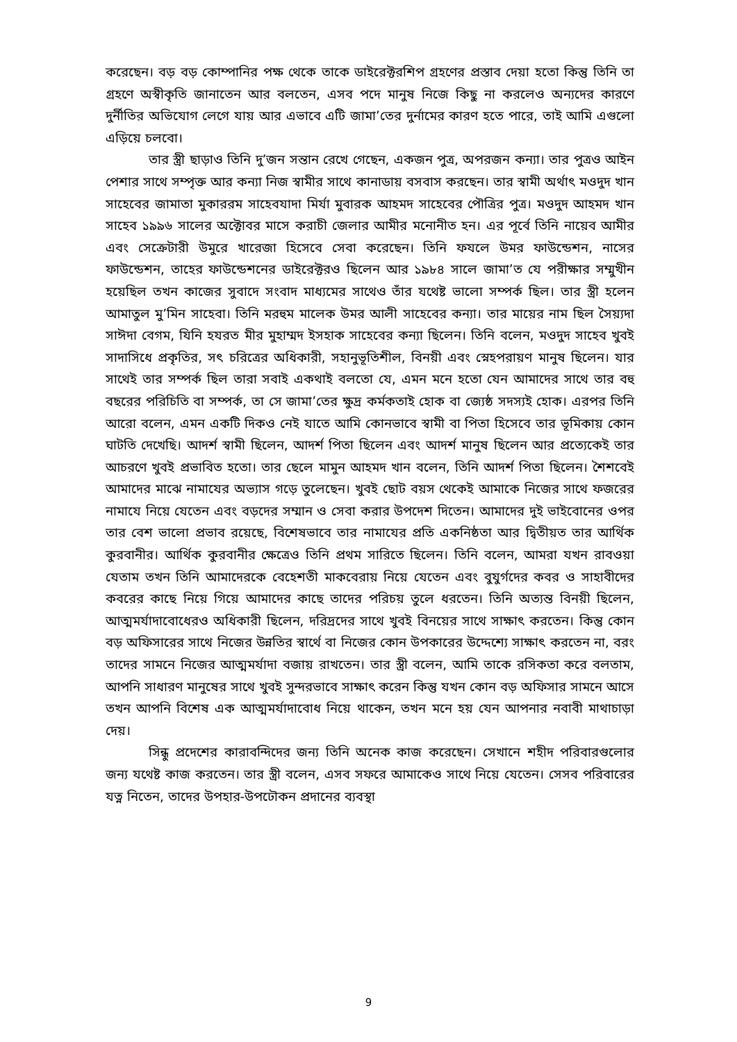করেছেন। বড় বড় কোম্পানির পক্ষ থেকে তাকে ডাইরেক্টরশিপ গ্রহণের প্রস্তাব দেয়া হতো কিন্তু তিনি তা গ্রহণে অস্বীকৃতি জানাতেন আর বলতেন, এসব পদে মানুষ নিজে কিছু না করলেও অন্যদের কারণে দুর্নীতির অভিযোগ লেগে যায় আর এভাবে এটি জামা’তের দুর্নামের কারণ হতে পারে, তাই আমি এগুলো এড়িয়ে চলবো।
তার স্ত্রী ছাড়াও তিনি দু’জন সন্তান রেখে গেছেন, একজন পুত্র, অপরজন কন্যা। তার পুত্রও আইন পেশার সাথে সম্পৃক্ত আর কন্যা নিজ স্বামীর সাথে কানাডায় বসবাস করছেন। তার স্বামী অর্থাৎ মওদুদ খান সাহেবের জামাতা মুকাররম সাহেবযাদা মির্যা মুবারক আহমদ সাহেবের পৌত্রির পুত্র। মওদুদ আহমদ খান সাহেব ১৯৯৬ সালের অক্টোবর মাসে করাচী জেলার আমীর মনোনীত হন। এর পূর্বে তিনি নায়েব আমীর এবং সেক্রেটারী উমুরে খারেজা হিসেবে সেবা করেছেন। তিনি ফযলে উমর ফাউন্ডেশন, নাসের ফাউন্ডেশন, তাহের ফাউন্ডেশনের ডাইরেক্টরও ছিলেন আর ১৯৮৪ সালে জামা’ত যে পরীক্ষার সম্মুখীন হয়েছিল তখন কাজের সুবাদে সংবাদ মাধ্যমের সাথেও তাঁর যথেষ্ট ভালো সম্পর্ক ছিল। তার স্ত্রী হলেন আমাতুল মু’মিন সাহেবা। তিনি মরহুম মালেক উমর আলী সাহেবের কন্যা। তার মায়ের নাম ছিল সৈয়্যদা সাঈদা বেগম, যিনি হযরত মীর মুহাম্মদ ইসহাক সাহেবের কন্যা ছিলেন। তিনি বলেন, মওদুদ সাহেব খুবই সাদাসিধে প্রকৃতির, সৎ চরিত্রের অধিকারী, সহানুভূতিশীল, বিনয়ী এবং স্নেহপরায়ণ মানুষ ছিলেন। যার সাথেই তার সম্পর্ক ছিল তারা সবাই একথাই বলতো যে, এমন মনে হতো যেন আমাদের সাথে তার বহু বছরের পরিচিতি বা সম্পর্ক, তা সে জামা’তের ক্ষুদ্র কর্মকতাই হোক বা জ্যেষ্ঠ সদস্যই হোক। এরপর তিনি আরো বলেন, এমন একটি দিকও নেই যাতে আমি কোনভাবে স্বামী বা পিতা হিসেবে তার ভূমিকায় কোন ঘাটতি দেখেছি। আদর্শ স্বামী ছিলেন, আদর্শ পিতা ছিলেন এবং আদর্শ মানুষ ছিলেন আর প্রত্যেকেই তার আচরণে খুবই প্রভাবিত হতো। তার ছেলে মামুন আহমদ খান বলেন, তিনি আদর্শ পিতা ছিলেন। শৈশবেই আমাদের মাঝে নামাযের অভ্যাস গড়ে তুলেছেন। খুবই ছোট বয়স থেকেই আমাকে নিজের সাথে ফজরের নামাযে নিয়ে যেতেন এবং বড়দের সম্মান ও সেবা করার উপদেশ দিতেন। আমাদের দুই ভাইবোনের ওপর তার বেশ ভালো প্রভাব রয়েছে, বিশেষভাবে তার নামাযের প্রতি একনিষ্ঠতা আর দ্বিতীয়ত তার আর্থিক কুরবানীর। আর্থিক কুরবানীর ক্ষেত্রেও তিনি প্রথম সারিতে ছিলেন। তিনি বলেন, আমরা যখন রাবওয়া যেতাম তখন তিনি আমাদেরকে বেহেশতী মাকবেরায় নিয়ে যেতেন এবং বুযুর্গদের কবর ও সাহাবীদের কবরের কাছে নিয়ে গিয়ে আমাদের কাছে তাদের পরিচয় তুলে ধরতেন। তিনি অত্যন্ত বিনয়ী ছিলেন, আত্মমর্যাদাবোধেরও অধিকারী ছিলেন, দরিদ্রদের সাথে খুবই বিনয়ের সাথে সাক্ষাৎ করতেন। কিন্তু কোন বড় অফিসারের সাথে নিজের উন্নতির স্বার্থে বা নিজের কোন উপকারের উদ্দেশ্যে সাক্ষাৎ করতেন না, বরং তাদের সামনে নিজের আত্মমর্যাদা বজায় রাখতেন। তার স্ত্রী বলেন, আমি তাকে রসিকতা করে বলতাম, আপনি সাধারণ মানুষের সাথে খুবই সুন্দরভাবে সাক্ষাৎ করেন কিন্তু যখন কোন বড় অফিসার সামনে আসে তখন আপনি বিশেষ এক আত্মমর্যাদাবোধ নিয়ে থাকেন, তখন মনে হয় যেন আপনার নবাবী মাথাচাড়া দেয়।
সিন্ধু প্রদেশের কারাবন্দিদের জন্য তিনি অনেক কাজ করেছেন। সেখানে শহীদ পরিবারগুলোর জন্য যথেষ্ট কাজ করতেন। তার স্ত্রী বলেন, এসব সফরে আমাকেও সাথে নিয়ে যেতেন। সেসব পরিবারের যত্ন নিতেন, তাদের উপহার-উপঢৌকন প্রদানের ব্যবস্থা
9